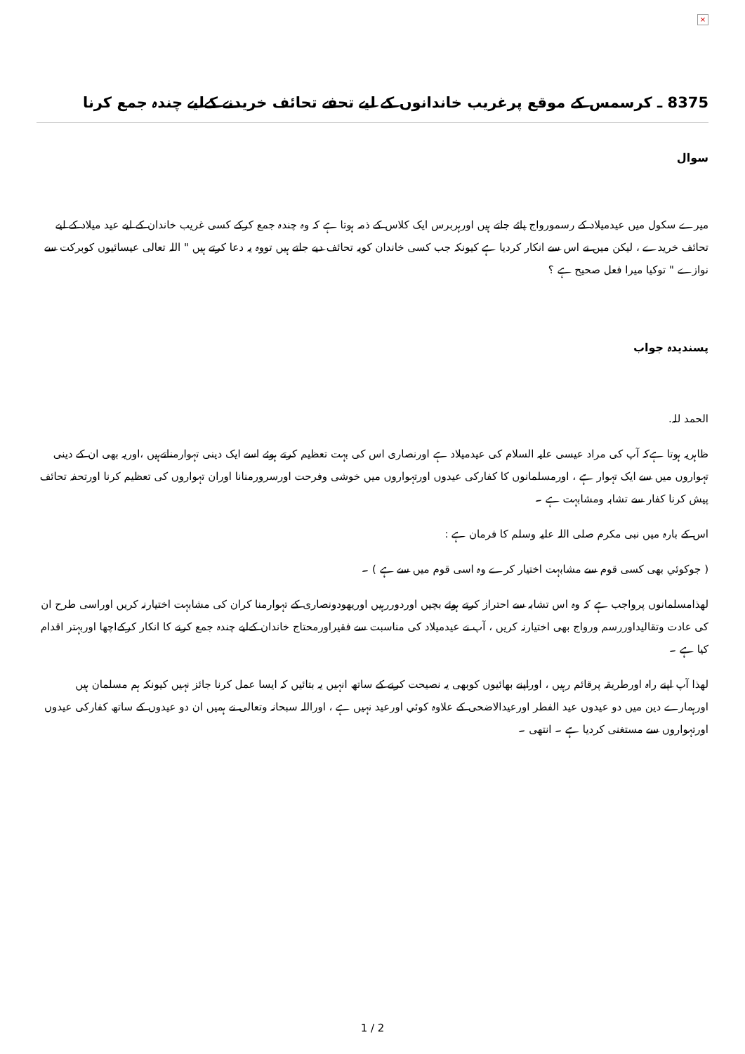×
8375 ـ کرسمس کے موقع پرغریب خاندانوں کے لیے تحفے تحائف خریدنے کےلیے چندہ جمع کرنا
سوال
میرے سکول میں عیدمیلاد کے رسمورواج پائے جاتے ہیں اورہربرس ایک کلاس کے ذمہ ہوتا ہے کہ وہ چندہ جمع کرکے کسی غریب خاندان کے لیے عید میلاد کے لیے تحائف خریدے ، لیکن میں نے اس سے انکار کردیا ہے کیونکہ جب کسی خاندان کویہ تحائف دیے جاتے ہیں تووہ یہ دعا کرتے ہیں " اللہ تعالی عیسائیوں کوبرکت سے نوازے " توکیا میرا فعل صحیح ہے ؟
پسندیدہ جواب
الحمد للہ.
ظاہریہ ہوتا ہےکہ آپ کی مراد عیسی علیہ السلام کی عیدمیلاد ہے اورنصاری اس کی بہت تعظیم کرتے ہوئے اسے ایک دینی تہوارمناتےہیں ،اوریہ بھی ان کے دینی تہواروں میں سے ایک تہوار ہے ، اورمسلمانوں کا کفارکی عیدوں اورتہواروں میں خوشی وفرحت اورسرورمنانا اوران تہواروں کی تعظیم کرنا اورتحفہ تحائف پیش کرنا کفار سے تشابہ ومشابہت ہے ۔
اس کے بارہ میں نبی مکرم صلی اللہ علیہ وسلم کا فرمان ہے :
( جوکوئي بھی کسی قوم سے مشابہت اختیار کرے وہ اسی قوم میں سے ہے ) ۔
لھذامسلمانوں پرواجب ہے کہ وہ اس تشابہ سے احتراز کرتے ہوئے بچیں اوردوررہیں اوریھودونصاری کے تہوارمنا کران کی مشابہت اختیارنہ کریں اوراسی طرح ان کی عادت وتقالیداوررسم ورواج بھی اختیارنہ کریں ، آپ نے عیدمیلاد کی مناسبت سے فقیراورمحتاج خاندان کےلیے چندہ جمع کرنے کا انکار کرکےاچھا اوربہتر اقدام کیا ہے ۔
لھذا آپ اپنے راہ اورطریقہ پرقائم رہیں ، اوراپنے بھائیوں کوبھی یہ نصیحت کرنے کے ساتھ انہیں یہ بتائیں کہ ایسا عمل کرنا جائز نہیں کیونکہ ہم مسلمان ہیں اورہمارے دین میں دو عیدوں عید الفطر اورعیدالاضحی کے علاوہ کوئي اورعید نہیں ہے ، اوراللہ سبحانہ وتعالی نے ہمیں ان دو عیدوں کے ساتھ کفارکی عیدوں اورتہواروں سے مستغنی کردیا ہے ۔ انتھی ۔
1 / 2